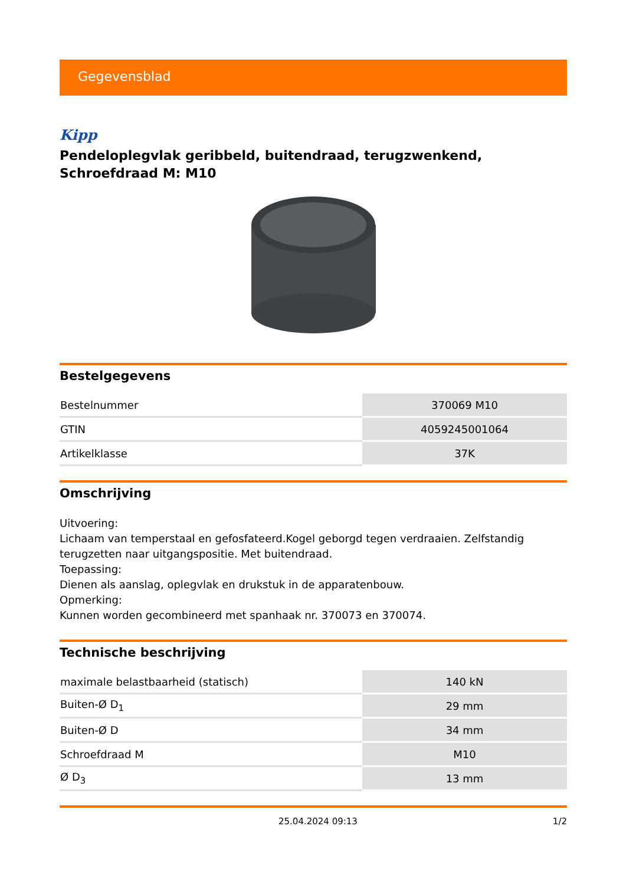Gegevensblad
Kipp
Pendeloplegvlak geribbeld, buitendraad, terugzwenkend, Schroefdraad M: M10
Bestelgegevens
| Bestelnummer | 370069 M10 |
| GTIN | 4059245001064 |
| Artikelklasse | 37K |
Omschrijving
Uitvoering:
Lichaam van temperstaal en gefosfateerd.Kogel geborgd tegen verdraaien. Zelfstandig terugzetten naar uitgangspositie. Met buitendraad.
Toepassing:
Dienen als aanslag, oplegvlak en drukstuk in de apparatenbouw.
Opmerking:
Kunnen worden gecombineerd met spanhaak nr. 370073 en 370074.
Technische beschrijving
| maximale belastbaarheid (statisch) | 140 kN |
| Buiten-Ø D<sub>1</sub> | 29 mm |
| Buiten-Ø D | 34 mm |
| Schroefdraad M | M10 |
| Ø D<sub>3</sub> | 13 mm |
25.04.2024 09:13 1/2